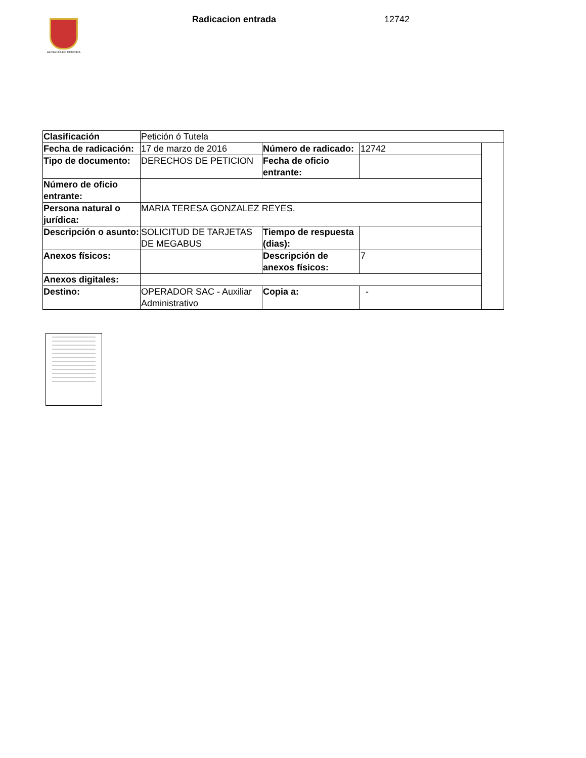ALCALDÍA DE PEREIRA
Radicacion entrada 12742
| Clasificación | Petición ó Tutela | | | |
| Fecha de radicación: | 17 de marzo de 2016 | Número de radicado: | 12742 | |
| Tipo de documento: | DERECHOS DE PETICION | Fecha de oficio entrante: | | |
| Número de oficio entrante: | | | | |
| Persona natural o jurídica: | MARIA TERESA GONZALEZ REYES. | | | |
| Descripción o asunto: | SOLICITUD DE TARJETAS DE MEGABUS | Tiempo de respuesta (dias): | | |
| Anexos físicos: | | Descripción de anexos físicos: | 7 | |
| Anexos digitales: | | | | |
| Destino: | OPERADOR SAC - Auxiliar Administrativo | Copia a: | - | |